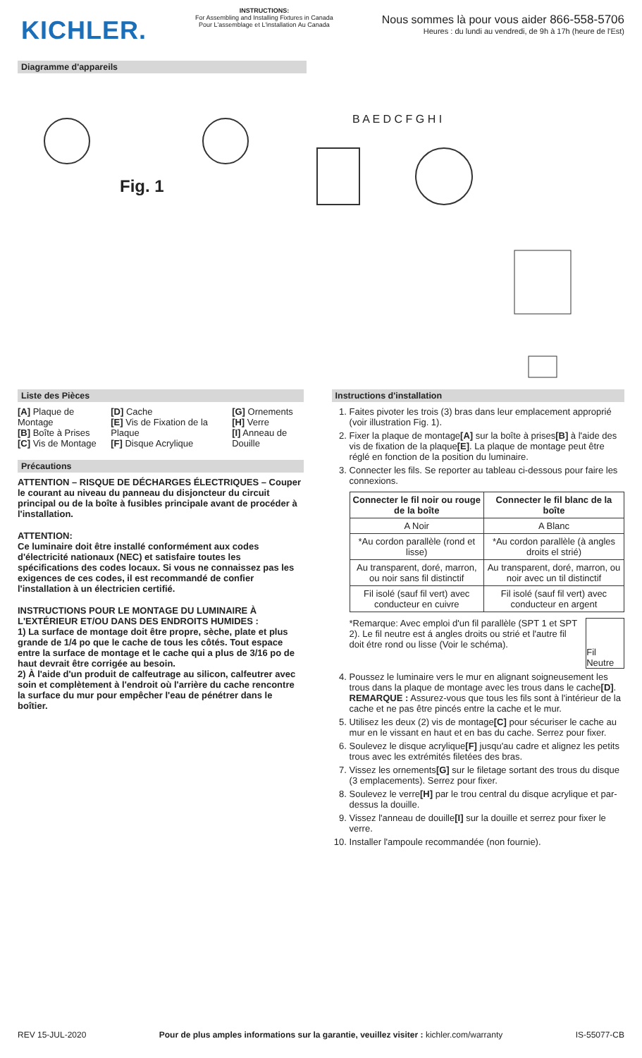KICHLER.
INSTRUCTIONS:
For Assembling and Installing Fixtures in Canada
Pour L'assemblage et L'installation Au Canada
Nous sommes là pour vous aider 866-558-5706
Heures : du lundi au vendredi, de 9h à 17h (heure de l'Est)
Diagramme d'appareils
Fig. 1
B A E D C F G H I
Liste des Pièces
[A] Plaque de Montage
[B] Boîte à Prises
[C] Vis de Montage
[D] Cache
[E] Vis de Fixation de la Plaque
[F] Disque Acrylique
[G] Ornements
[H] Verre
[I] Anneau de Douille
Précautions
ATTENTION – RISQUE DE DÉCHARGES ÉLECTRIQUES – Couper le courant au niveau du panneau du disjoncteur du circuit principal ou de la boîte à fusibles principale avant de procéder à l'installation.
ATTENTION:
Ce luminaire doit être installé conformément aux codes d'électricité nationaux (NEC) et satisfaire toutes les spécifications des codes locaux. Si vous ne connaissez pas les exigences de ces codes, il est recommandé de confier l'installation à un électricien certifié.
INSTRUCTIONS POUR LE MONTAGE DU LUMINAIRE À L'EXTÉRIEUR ET/OU DANS DES ENDROITS HUMIDES :
1) La surface de montage doit être propre, sèche, plate et plus grande de 1/4 po que le cache de tous les côtés. Tout espace entre la surface de montage et le cache qui a plus de 3/16 po de haut devrait être corrigée au besoin.
2) À l'aide d'un produit de calfeutrage au silicon, calfeutrer avec soin et complètement à l'endroit où l'arrière du cache rencontre la surface du mur pour empêcher l'eau de pénétrer dans le boîtier.
Instructions d'installation
1. Faites pivoter les trois (3) bras dans leur emplacement approprié (voir illustration Fig. 1).
2. Fixer la plaque de montage[A] sur la boîte à prises[B] à l'aide des vis de fixation de la plaque[E]. La plaque de montage peut être réglé en fonction de la position du luminaire.
3. Connecter les fils. Se reporter au tableau ci-dessous pour faire les connexions.
| Connecter le fil noir ou rouge de la boîte | Connecter le fil blanc de la boîte |
| --- | --- |
| A Noir | A Blanc |
| *Au cordon parallèle (rond et lisse) | *Au cordon parallèle (à angles droits el strié) |
| Au transparent, doré, marron, ou noir sans fil distinctif | Au transparent, doré, marron, ou noir avec un til distinctif |
| Fil isolé (sauf fil vert) avec conducteur en cuivre | Fil isolé (sauf fil vert) avec conducteur en argent |
*Remarque: Avec emploi d'un fil parallèle (SPT 1 et SPT 2). Le fil neutre est á angles droits ou strié et l'autre fil doit étre rond ou lisse (Voir le schéma).
Fil Neutre
4. Poussez le luminaire vers le mur en alignant soigneusement les trous dans la plaque de montage avec les trous dans le cache[D]. REMARQUE : Assurez-vous que tous les fils sont à l'intérieur de la cache et ne pas être pincés entre la cache et le mur.
5. Utilisez les deux (2) vis de montage[C] pour sécuriser le cache au mur en le vissant en haut et en bas du cache. Serrez pour fixer.
6. Soulevez le disque acrylique[F] jusqu'au cadre et alignez les petits trous avec les extrémités filetées des bras.
7. Vissez les ornements[G] sur le filetage sortant des trous du disque (3 emplacements). Serrez pour fixer.
8. Soulevez le verre[H] par le trou central du disque acrylique et par-dessus la douille.
9. Vissez l'anneau de douille[I] sur la douille et serrez pour fixer le verre.
10. Installer l'ampoule recommandée (non fournie).
REV 15-JUL-2020 Pour de plus amples informations sur la garantie, veuillez visiter : kichler.com/warranty IS-55077-CB